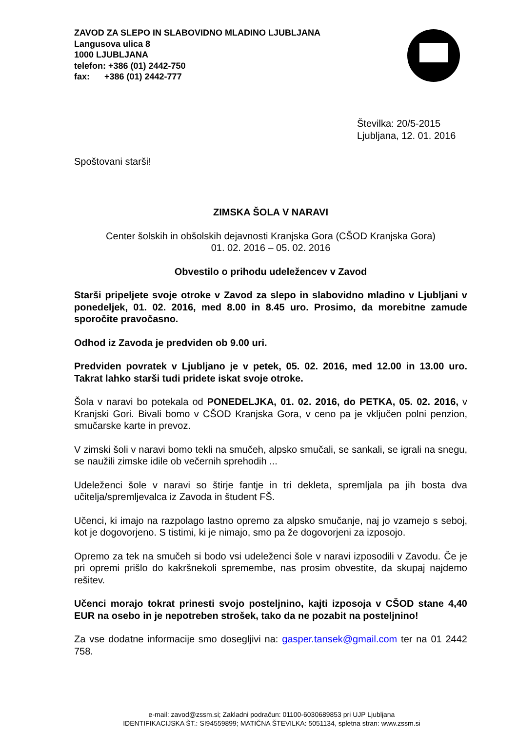ZAVOD ZA SLEPO IN SLABOVIDNO MLADINO LJUBLJANA
Langusova ulica 8
1000 LJUBLJANA
telefon: +386 (01) 2442-750
fax: +386 (01) 2442-777
Številka: 20/5-2015
Ljubljana, 12. 01. 2016
Spoštovani starši!
ZIMSKA ŠOLA V NARAVI
Center šolskih in obšolskih dejavnosti Kranjska Gora (CŠOD Kranjska Gora)
01. 02. 2016 – 05. 02. 2016
Obvestilo o prihodu udeležencev v Zavod
Starši pripeljete svoje otroke v Zavod za slepo in slabovidno mladino v Ljubljani v ponedeljek, 01. 02. 2016, med 8.00 in 8.45 uro. Prosimo, da morebitne zamude sporočite pravočasno.
Odhod iz Zavoda je predviden ob 9.00 uri.
Predviden povratek v Ljubljano je v petek, 05. 02. 2016, med 12.00 in 13.00 uro. Takrat lahko starši tudi pridete iskat svoje otroke.
Šola v naravi bo potekala od PONEDELJKA, 01. 02. 2016, do PETKA, 05. 02. 2016, v Kranjski Gori. Bivali bomo v CŠOD Kranjska Gora, v ceno pa je vključen polni penzion, smučarske karte in prevoz.
V zimski šoli v naravi bomo tekli na smučeh, alpsko smučali, se sankali, se igrali na snegu, se naužili zimske idile ob večernih sprehodih ...
Udeleženci šole v naravi so štirje fantje in tri dekleta, spremljala pa jih bosta dva učitelja/spremljevalca iz Zavoda in študent FŠ.
Učenci, ki imajo na razpolago lastno opremo za alpsko smučanje, naj jo vzamejo s seboj, kot je dogovorjeno. S tistimi, ki je nimajo, smo pa že dogovorjeni za izposojo.
Opremo za tek na smučeh si bodo vsi udeleženci šole v naravi izposodili v Zavodu. Če je pri opremi prišlo do kakršnekoli spremembe, nas prosim obvestite, da skupaj najdemo rešitev.
Učenci morajo tokrat prinesti svojo posteljnino, kajti izposoja v CŠOD stane 4,40 EUR na osebo in je nepotreben strošek, tako da ne pozabit na posteljnino!
Za vse dodatne informacije smo dosegljivi na: gasper.tansek@gmail.com ter na 01 2442 758.
e-mail: zavod@zssm.si; Zakladni podračun: 01100-6030689853 pri UJP Ljubljana
IDENTIFIKACIJSKA ŠT.: SI94559899; MATIČNA ŠTEVILKA: 5051134, spletna stran: www.zssm.si